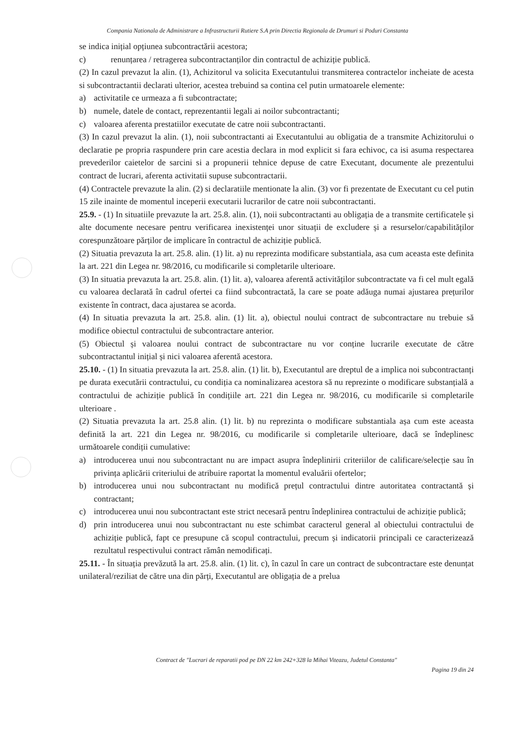Compania Nationala de Administrare a Infrastructurii Rutiere S.A prin Directia Regionala de Drumuri si Poduri Constanta
se indica inițial opțiunea subcontractării acestora;
c) renunțarea / retragerea subcontractanților din contractul de achiziție publică.
(2) In cazul prevazut la alin. (1), Achizitorul va solicita Executantului transmiterea contractelor incheiate de acesta si subcontractantii declarati ulterior, acestea trebuind sa contina cel putin urmatoarele elemente:
a) activitatile ce urmeaza a fi subcontractate;
b) numele, datele de contact, reprezentantii legali ai noilor subcontractanti;
c) valoarea aferenta prestatiilor executate de catre noii subcontractanti.
(3) In cazul prevazut la alin. (1), noii subcontractanti ai Executantului au obligatia de a transmite Achizitorului o declaratie pe propria raspundere prin care acestia declara in mod explicit si fara echivoc, ca isi asuma respectarea prevederilor caietelor de sarcini si a propunerii tehnice depuse de catre Executant, documente ale prezentului contract de lucrari, aferenta activitatii supuse subcontractarii.
(4) Contractele prevazute la alin. (2) si declaratiile mentionate la alin. (3) vor fi prezentate de Executant cu cel putin 15 zile inainte de momentul inceperii executarii lucrarilor de catre noii subcontractanti.
25.9. - (1) In situatiile prevazute la art. 25.8. alin. (1), noii subcontractanti au obligația de a transmite certificatele și alte documente necesare pentru verificarea inexistenței unor situații de excludere și a resurselor/capabilităților corespunzătoare părților de implicare în contractul de achiziție publică.
(2) Situatia prevazuta la art. 25.8. alin. (1) lit. a) nu reprezinta modificare substantiala, asa cum aceasta este definita la art. 221 din Legea nr. 98/2016, cu modificarile si completarile ulterioare.
(3) In situatia prevazuta la art. 25.8. alin. (1) lit. a), valoarea aferentă activităților subcontractate va fi cel mult egală cu valoarea declarată în cadrul ofertei ca fiind subcontractată, la care se poate adăuga numai ajustarea prețurilor existente în contract, daca ajustarea se acorda.
(4) In situatia prevazuta la art. 25.8. alin. (1) lit. a), obiectul noului contract de subcontractare nu trebuie să modifice obiectul contractului de subcontractare anterior.
(5) Obiectul și valoarea noului contract de subcontractare nu vor conține lucrarile executate de către subcontractantul inițial și nici valoarea aferentă acestora.
25.10. - (1) In situatia prevazuta la art. 25.8. alin. (1) lit. b), Executantul are dreptul de a implica noi subcontractanți pe durata executării contractului, cu condiția ca nominalizarea acestora să nu reprezinte o modificare substanțială a contractului de achiziție publică în condițiile art. 221 din Legea nr. 98/2016, cu modificarile si completarile ulterioare .
(2) Situatia prevazuta la art. 25.8 alin. (1) lit. b) nu reprezinta o modificare substantiala așa cum este aceasta definită la art. 221 din Legea nr. 98/2016, cu modificarile si completarile ulterioare, dacă se îndeplinesc următoarele condiții cumulative:
a) introducerea unui nou subcontractant nu are impact asupra îndeplinirii criteriilor de calificare/selecție sau în privința aplicării criteriului de atribuire raportat la momentul evaluării ofertelor;
b) introducerea unui nou subcontractant nu modifică prețul contractului dintre autoritatea contractantă și contractant;
c) introducerea unui nou subcontractant este strict necesară pentru îndeplinirea contractului de achiziție publică;
d) prin introducerea unui nou subcontractant nu este schimbat caracterul general al obiectului contractului de achiziție publică, fapt ce presupune că scopul contractului, precum și indicatorii principali ce caracterizează rezultatul respectivului contract rămân nemodificați.
25.11. - În situația prevăzută la art. 25.8. alin. (1) lit. c), în cazul în care un contract de subcontractare este denunțat unilateral/reziliat de către una din părți, Executantul are obligația de a prelua
Contract de "Lucrari de reparatii pod pe DN 22 km 242+328 la Mihai Viteazu, Judetul Constanta"
Pagina 19 din 24